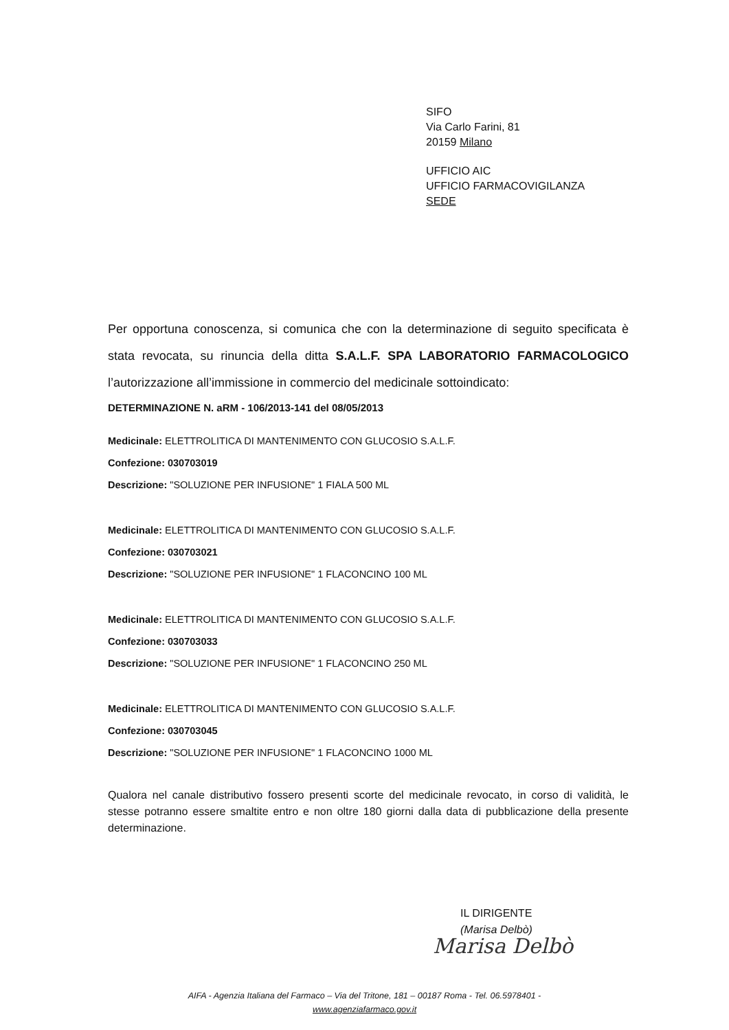SIFO
Via Carlo Farini, 81
20159 Milano
UFFICIO AIC
UFFICIO FARMACOVIGILANZA
SEDE
Per opportuna conoscenza, si comunica che con la determinazione di seguito specificata è stata revocata, su rinuncia della ditta S.A.L.F. SPA LABORATORIO FARMACOLOGICO l’autorizzazione all’immissione in commercio del medicinale sottoindicato:
DETERMINAZIONE N. aRM - 106/2013-141 del 08/05/2013
Medicinale: ELETTROLITICA DI MANTENIMENTO CON GLUCOSIO S.A.L.F.
Confezione: 030703019
Descrizione: "SOLUZIONE PER INFUSIONE" 1 FIALA 500 ML
Medicinale: ELETTROLITICA DI MANTENIMENTO CON GLUCOSIO S.A.L.F.
Confezione: 030703021
Descrizione: "SOLUZIONE PER INFUSIONE" 1 FLACONCINO 100 ML
Medicinale: ELETTROLITICA DI MANTENIMENTO CON GLUCOSIO S.A.L.F.
Confezione: 030703033
Descrizione: "SOLUZIONE PER INFUSIONE" 1 FLACONCINO 250 ML
Medicinale: ELETTROLITICA DI MANTENIMENTO CON GLUCOSIO S.A.L.F.
Confezione: 030703045
Descrizione: "SOLUZIONE PER INFUSIONE" 1 FLACONCINO 1000 ML
Qualora nel canale distributivo fossero presenti scorte del medicinale revocato, in corso di validità, le stesse potranno essere smaltite entro e non oltre 180 giorni dalla data di pubblicazione della presente determinazione.
IL DIRIGENTE
(Marisa Delbò)
Marisa Delbò
AIFA - Agenzia Italiana del Farmaco – Via del Tritone, 181 – 00187 Roma - Tel. 06.5978401 -
www.agenziafarmaco.gov.it